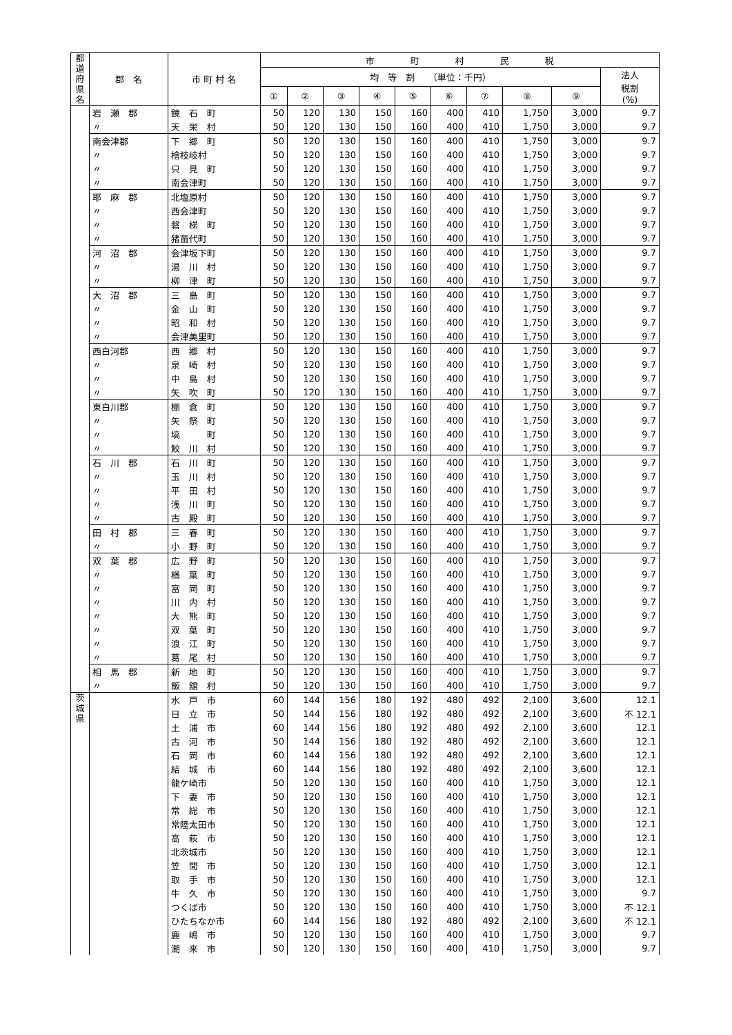| 都 道 府 県 名 | 郡 名 | 市 町 村 名 | 市 町 村 民 税 | | | | | | | | | |
| --- | --- | --- | --- | --- | --- | --- | --- | --- | --- | --- | --- | --- |
| | | | 均 等 割 （単位：千円） | | | | | | | | | 法人 税割 (%) |
| | | | ① | ② | ③ | ④ | ⑤ | ⑥ | ⑦ | ⑧ | ⑨ | |
| | 岩 瀬 郡 | 鏡 石 町 | 50 | 120 | 130 | 150 | 160 | 400 | 410 | 1,750 | 3,000 | 9.7 |
| | 〃 | 天 栄 村 | 50 | 120 | 130 | 150 | 160 | 400 | 410 | 1,750 | 3,000 | 9.7 |
| | 南会津郡 | 下 郷 町 | 50 | 120 | 130 | 150 | 160 | 400 | 410 | 1,750 | 3,000 | 9.7 |
| | 〃 | 檜枝岐村 | 50 | 120 | 130 | 150 | 160 | 400 | 410 | 1,750 | 3,000 | 9.7 |
| | 〃 | 只 見 町 | 50 | 120 | 130 | 150 | 160 | 400 | 410 | 1,750 | 3,000 | 9.7 |
| | 〃 | 南会津町 | 50 | 120 | 130 | 150 | 160 | 400 | 410 | 1,750 | 3,000 | 9.7 |
| | 耶 麻 郡 | 北塩原村 | 50 | 120 | 130 | 150 | 160 | 400 | 410 | 1,750 | 3,000 | 9.7 |
| | 〃 | 西会津町 | 50 | 120 | 130 | 150 | 160 | 400 | 410 | 1,750 | 3,000 | 9.7 |
| | 〃 | 磐 梯 町 | 50 | 120 | 130 | 150 | 160 | 400 | 410 | 1,750 | 3,000 | 9.7 |
| | 〃 | 猪苗代町 | 50 | 120 | 130 | 150 | 160 | 400 | 410 | 1,750 | 3,000 | 9.7 |
| | 河 沼 郡 | 会津坂下町 | 50 | 120 | 130 | 150 | 160 | 400 | 410 | 1,750 | 3,000 | 9.7 |
| | 〃 | 湯 川 村 | 50 | 120 | 130 | 150 | 160 | 400 | 410 | 1,750 | 3,000 | 9.7 |
| | 〃 | 柳 津 町 | 50 | 120 | 130 | 150 | 160 | 400 | 410 | 1,750 | 3,000 | 9.7 |
| | 大 沼 郡 | 三 島 町 | 50 | 120 | 130 | 150 | 160 | 400 | 410 | 1,750 | 3,000 | 9.7 |
| | 〃 | 金 山 町 | 50 | 120 | 130 | 150 | 160 | 400 | 410 | 1,750 | 3,000 | 9.7 |
| | 〃 | 昭 和 村 | 50 | 120 | 130 | 150 | 160 | 400 | 410 | 1,750 | 3,000 | 9.7 |
| | 〃 | 会津美里町 | 50 | 120 | 130 | 150 | 160 | 400 | 410 | 1,750 | 3,000 | 9.7 |
| | 西白河郡 | 西 郷 村 | 50 | 120 | 130 | 150 | 160 | 400 | 410 | 1,750 | 3,000 | 9.7 |
| | 〃 | 泉 崎 村 | 50 | 120 | 130 | 150 | 160 | 400 | 410 | 1,750 | 3,000 | 9.7 |
| | 〃 | 中 島 村 | 50 | 120 | 130 | 150 | 160 | 400 | 410 | 1,750 | 3,000 | 9.7 |
| | 〃 | 矢 吹 町 | 50 | 120 | 130 | 150 | 160 | 400 | 410 | 1,750 | 3,000 | 9.7 |
| | 東白川郡 | 棚 倉 町 | 50 | 120 | 130 | 150 | 160 | 400 | 410 | 1,750 | 3,000 | 9.7 |
| | 〃 | 矢 祭 町 | 50 | 120 | 130 | 150 | 160 | 400 | 410 | 1,750 | 3,000 | 9.7 |
| | 〃 | 塙 町 | 50 | 120 | 130 | 150 | 160 | 400 | 410 | 1,750 | 3,000 | 9.7 |
| | 〃 | 鮫 川 村 | 50 | 120 | 130 | 150 | 160 | 400 | 410 | 1,750 | 3,000 | 9.7 |
| | 石 川 郡 | 石 川 町 | 50 | 120 | 130 | 150 | 160 | 400 | 410 | 1,750 | 3,000 | 9.7 |
| | 〃 | 玉 川 村 | 50 | 120 | 130 | 150 | 160 | 400 | 410 | 1,750 | 3,000 | 9.7 |
| | 〃 | 平 田 村 | 50 | 120 | 130 | 150 | 160 | 400 | 410 | 1,750 | 3,000 | 9.7 |
| | 〃 | 浅 川 町 | 50 | 120 | 130 | 150 | 160 | 400 | 410 | 1,750 | 3,000 | 9.7 |
| | 〃 | 古 殿 町 | 50 | 120 | 130 | 150 | 160 | 400 | 410 | 1,750 | 3,000 | 9.7 |
| | 田 村 郡 | 三 春 町 | 50 | 120 | 130 | 150 | 160 | 400 | 410 | 1,750 | 3,000 | 9.7 |
| | 〃 | 小 野 町 | 50 | 120 | 130 | 150 | 160 | 400 | 410 | 1,750 | 3,000 | 9.7 |
| | 双 葉 郡 | 広 野 町 | 50 | 120 | 130 | 150 | 160 | 400 | 410 | 1,750 | 3,000 | 9.7 |
| | 〃 | 楢 葉 町 | 50 | 120 | 130 | 150 | 160 | 400 | 410 | 1,750 | 3,000 | 9.7 |
| | 〃 | 富 岡 町 | 50 | 120 | 130 | 150 | 160 | 400 | 410 | 1,750 | 3,000 | 9.7 |
| | 〃 | 川 内 村 | 50 | 120 | 130 | 150 | 160 | 400 | 410 | 1,750 | 3,000 | 9.7 |
| | 〃 | 大 熊 町 | 50 | 120 | 130 | 150 | 160 | 400 | 410 | 1,750 | 3,000 | 9.7 |
| | 〃 | 双 葉 町 | 50 | 120 | 130 | 150 | 160 | 400 | 410 | 1,750 | 3,000 | 9.7 |
| | 〃 | 浪 江 町 | 50 | 120 | 130 | 150 | 160 | 400 | 410 | 1,750 | 3,000 | 9.7 |
| | 〃 | 葛 尾 村 | 50 | 120 | 130 | 150 | 160 | 400 | 410 | 1,750 | 3,000 | 9.7 |
| | 相 馬 郡 | 新 地 町 | 50 | 120 | 130 | 150 | 160 | 400 | 410 | 1,750 | 3,000 | 9.7 |
| | 〃 | 飯 舘 村 | 50 | 120 | 130 | 150 | 160 | 400 | 410 | 1,750 | 3,000 | 9.7 |
| 茨 城 県 | | 水 戸 市 | 60 | 144 | 156 | 180 | 192 | 480 | 492 | 2,100 | 3,600 | 12.1 |
| | | 日 立 市 | 50 | 144 | 156 | 180 | 192 | 480 | 492 | 2,100 | 3,600 | 不 12.1 |
| | | 土 浦 市 | 60 | 144 | 156 | 180 | 192 | 480 | 492 | 2,100 | 3,600 | 12.1 |
| | | 古 河 市 | 50 | 144 | 156 | 180 | 192 | 480 | 492 | 2,100 | 3,600 | 12.1 |
| | | 石 岡 市 | 60 | 144 | 156 | 180 | 192 | 480 | 492 | 2,100 | 3,600 | 12.1 |
| | | 結 城 市 | 60 | 144 | 156 | 180 | 192 | 480 | 492 | 2,100 | 3,600 | 12.1 |
| | | 龍ケ崎市 | 50 | 120 | 130 | 150 | 160 | 400 | 410 | 1,750 | 3,000 | 12.1 |
| | | 下 妻 市 | 50 | 120 | 130 | 150 | 160 | 400 | 410 | 1,750 | 3,000 | 12.1 |
| | | 常 総 市 | 50 | 120 | 130 | 150 | 160 | 400 | 410 | 1,750 | 3,000 | 12.1 |
| | | 常陸太田市 | 50 | 120 | 130 | 150 | 160 | 400 | 410 | 1,750 | 3,000 | 12.1 |
| | | 高 萩 市 | 50 | 120 | 130 | 150 | 160 | 400 | 410 | 1,750 | 3,000 | 12.1 |
| | | 北茨城市 | 50 | 120 | 130 | 150 | 160 | 400 | 410 | 1,750 | 3,000 | 12.1 |
| | | 笠 間 市 | 50 | 120 | 130 | 150 | 160 | 400 | 410 | 1,750 | 3,000 | 12.1 |
| | | 取 手 市 | 50 | 120 | 130 | 150 | 160 | 400 | 410 | 1,750 | 3,000 | 12.1 |
| | | 牛 久 市 | 50 | 120 | 130 | 150 | 160 | 400 | 410 | 1,750 | 3,000 | 9.7 |
| | | つくば市 | 50 | 120 | 130 | 150 | 160 | 400 | 410 | 1,750 | 3,000 | 不 12.1 |
| | | ひたちなか市 | 60 | 144 | 156 | 180 | 192 | 480 | 492 | 2,100 | 3,600 | 不 12.1 |
| | | 鹿 嶋 市 | 50 | 120 | 130 | 150 | 160 | 400 | 410 | 1,750 | 3,000 | 9.7 |
| | | 潮 来 市 | 50 | 120 | 130 | 150 | 160 | 400 | 410 | 1,750 | 3,000 | 9.7 |